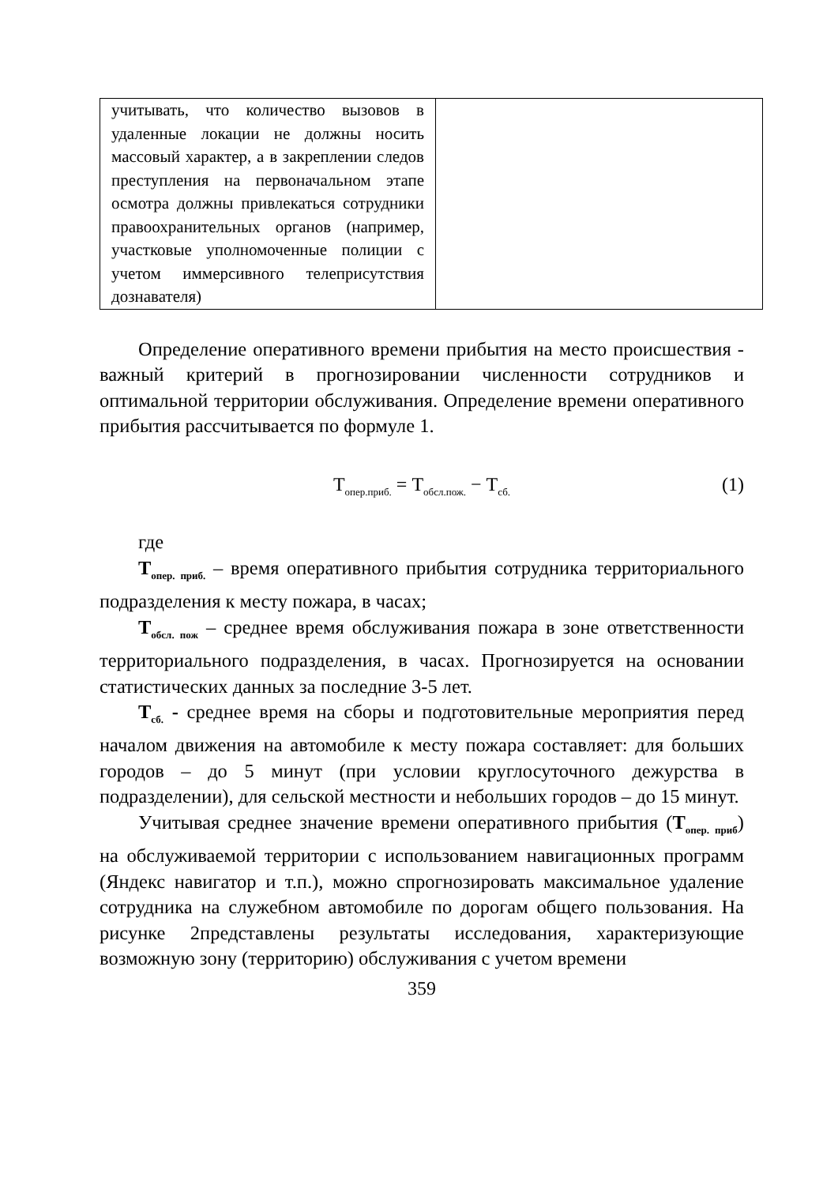| учитывать, что количество вызовов в удаленные локации не должны носить массовый характер, а в закреплении следов преступления на первоначальном этапе осмотра должны привлекаться сотрудники правоохранительных органов (например, участковые уполномоченные полиции с учетом иммерсивного телеприсутствия дознавателя) | |
Определение оперативного времени прибытия на место происшествия - важный критерий в прогнозировании численности сотрудников и оптимальной территории обслуживания. Определение времени оперативного прибытия рассчитывается по формуле 1.
Т<sub>опер.приб.</sub> = Т<sub>обсл.пож.</sub> − Т<sub>сб.</sub> (1)
где
Т<sub>опер. приб.</sub> – время оперативного прибытия сотрудника территориального подразделения к месту пожара, в часах;
Т<sub>обсл. пож</sub> – среднее время обслуживания пожара в зоне ответственности территориального подразделения, в часах. Прогнозируется на основании статистических данных за последние 3-5 лет.
Т<sub>сб.</sub> - среднее время на сборы и подготовительные мероприятия перед началом движения на автомобиле к месту пожара составляет: для больших городов – до 5 минут (при условии круглосуточного дежурства в подразделении), для сельской местности и небольших городов – до 15 минут.
Учитывая среднее значение времени оперативного прибытия (Т<sub>опер. приб</sub>) на обслуживаемой территории с использованием навигационных программ (Яндекс навигатор и т.п.), можно спрогнозировать максимальное удаление сотрудника на служебном автомобиле по дорогам общего пользования. На рисунке 2представлены результаты исследования, характеризующие возможную зону (территорию) обслуживания с учетом времени
359